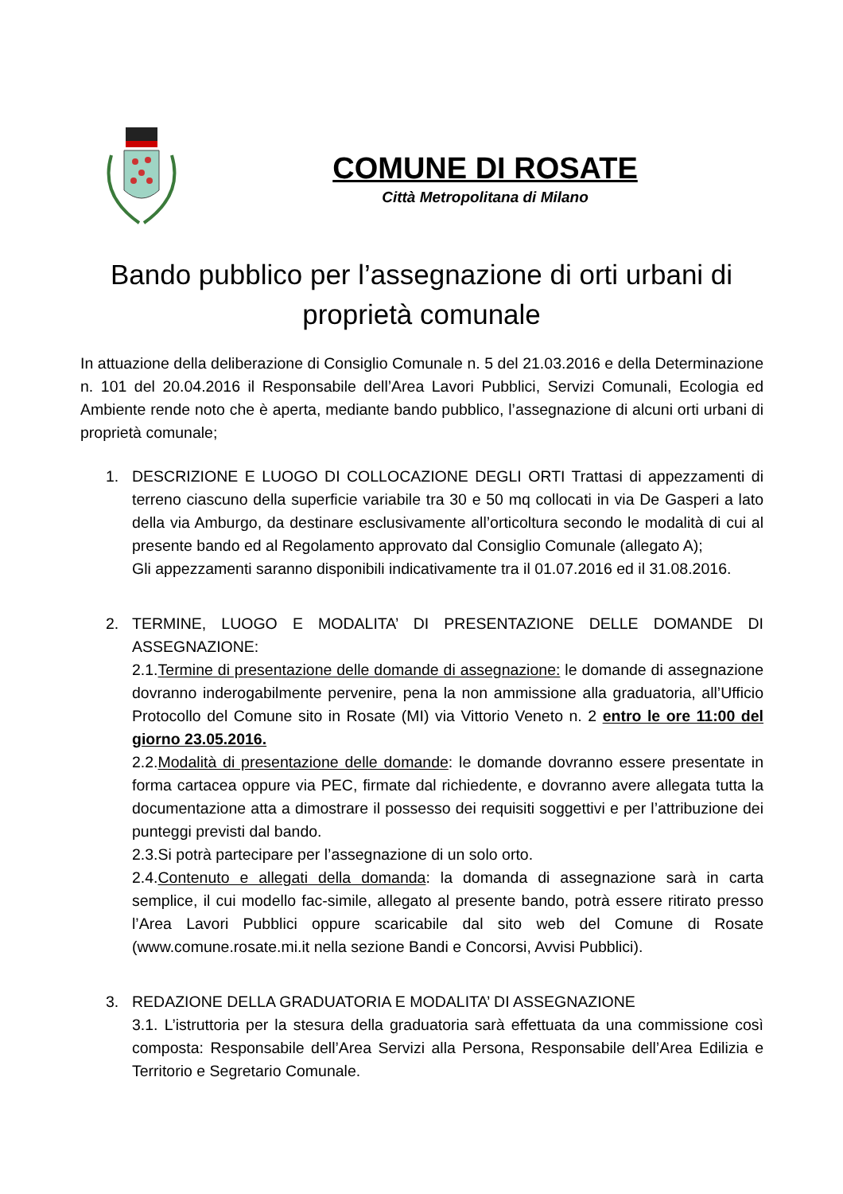COMUNE DI ROSATE
Città Metropolitana di Milano
Bando pubblico per l’assegnazione di orti urbani di proprietà comunale
In attuazione della deliberazione di Consiglio Comunale n. 5 del 21.03.2016 e della Determinazione n. 101 del 20.04.2016 il Responsabile dell’Area Lavori Pubblici, Servizi Comunali, Ecologia ed Ambiente rende noto che è aperta, mediante bando pubblico, l’assegnazione di alcuni orti urbani di proprietà comunale;
1. DESCRIZIONE E LUOGO DI COLLOCAZIONE DEGLI ORTI Trattasi di appezzamenti di terreno ciascuno della superficie variabile tra 30 e 50 mq collocati in via De Gasperi a lato della via Amburgo, da destinare esclusivamente all’orticoltura secondo le modalità di cui al presente bando ed al Regolamento approvato dal Consiglio Comunale (allegato A);
Gli appezzamenti saranno disponibili indicativamente tra il 01.07.2016 ed il 31.08.2016.
2. TERMINE, LUOGO E MODALITA’ DI PRESENTAZIONE DELLE DOMANDE DI ASSEGNAZIONE:
2.1.Termine di presentazione delle domande di assegnazione: le domande di assegnazione dovranno inderogabilmente pervenire, pena la non ammissione alla graduatoria, all’Ufficio Protocollo del Comune sito in Rosate (MI) via Vittorio Veneto n. 2 entro le ore 11:00 del giorno 23.05.2016.
2.2.Modalità di presentazione delle domande: le domande dovranno essere presentate in forma cartacea oppure via PEC, firmate dal richiedente, e dovranno avere allegata tutta la documentazione atta a dimostrare il possesso dei requisiti soggettivi e per l’attribuzione dei punteggi previsti dal bando.
2.3.Si potrà partecipare per l’assegnazione di un solo orto.
2.4.Contenuto e allegati della domanda: la domanda di assegnazione sarà in carta semplice, il cui modello fac-simile, allegato al presente bando, potrà essere ritirato presso l’Area Lavori Pubblici oppure scaricabile dal sito web del Comune di Rosate (www.comune.rosate.mi.it nella sezione Bandi e Concorsi, Avvisi Pubblici).
3. REDAZIONE DELLA GRADUATORIA E MODALITA’ DI ASSEGNAZIONE
3.1. L’istruttoria per la stesura della graduatoria sarà effettuata da una commissione così composta: Responsabile dell’Area Servizi alla Persona, Responsabile dell’Area Edilizia e Territorio e Segretario Comunale.